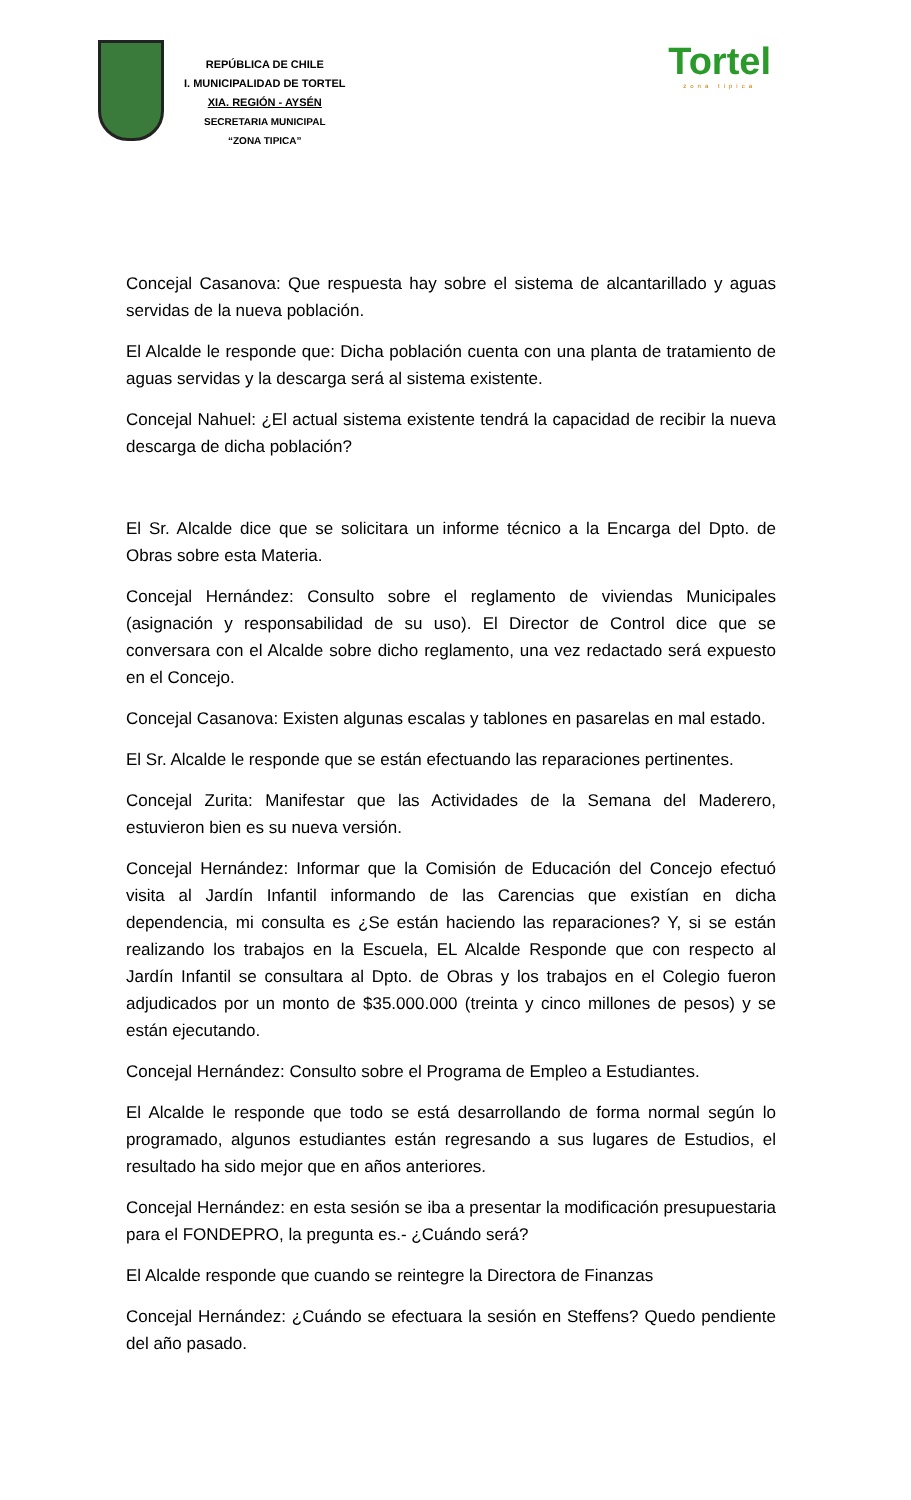REPÚBLICA DE CHILE
I. MUNICIPALIDAD DE TORTEL
XIA. REGIÓN - AYSÉN
SECRETARIA MUNICIPAL
“ZONA TIPICA”
Tortel
zona tipica
Concejal Casanova: Que respuesta hay sobre el sistema de alcantarillado y aguas servidas de la nueva población.
El Alcalde le responde que: Dicha población cuenta con una planta de tratamiento de aguas servidas y la descarga será al sistema existente.
Concejal Nahuel: ¿El actual sistema existente tendrá la capacidad de recibir la nueva descarga de dicha población?
El Sr. Alcalde dice que se solicitara un informe técnico a la Encarga del Dpto. de Obras sobre esta Materia.
Concejal Hernández: Consulto sobre el reglamento de viviendas Municipales (asignación y responsabilidad de su uso). El Director de Control dice que se conversara con el Alcalde sobre dicho reglamento, una vez redactado será expuesto en el Concejo.
Concejal Casanova: Existen algunas escalas y tablones en pasarelas en mal estado.
El Sr. Alcalde le responde que se están efectuando las reparaciones pertinentes.
Concejal Zurita: Manifestar que las Actividades de la Semana del Maderero, estuvieron bien es su nueva versión.
Concejal Hernández: Informar que la Comisión de Educación del Concejo efectuó visita al Jardín Infantil informando de las Carencias que existían en dicha dependencia, mi consulta es ¿Se están haciendo las reparaciones? Y, si se están realizando los trabajos en la Escuela, EL Alcalde Responde que con respecto al Jardín Infantil se consultara al Dpto. de Obras y los trabajos en el Colegio fueron adjudicados por un monto de $35.000.000 (treinta y cinco millones de pesos) y se están ejecutando.
Concejal Hernández: Consulto sobre el Programa de Empleo a Estudiantes.
El Alcalde le responde que todo se está desarrollando de forma normal según lo programado, algunos estudiantes están regresando a sus lugares de Estudios, el resultado ha sido mejor que en años anteriores.
Concejal Hernández: en esta sesión se iba a presentar la modificación presupuestaria para el FONDEPRO, la pregunta es.- ¿Cuándo será?
El Alcalde responde que cuando se reintegre la Directora de Finanzas
Concejal Hernández: ¿Cuándo se efectuara la sesión en Steffens? Quedo pendiente del año pasado.